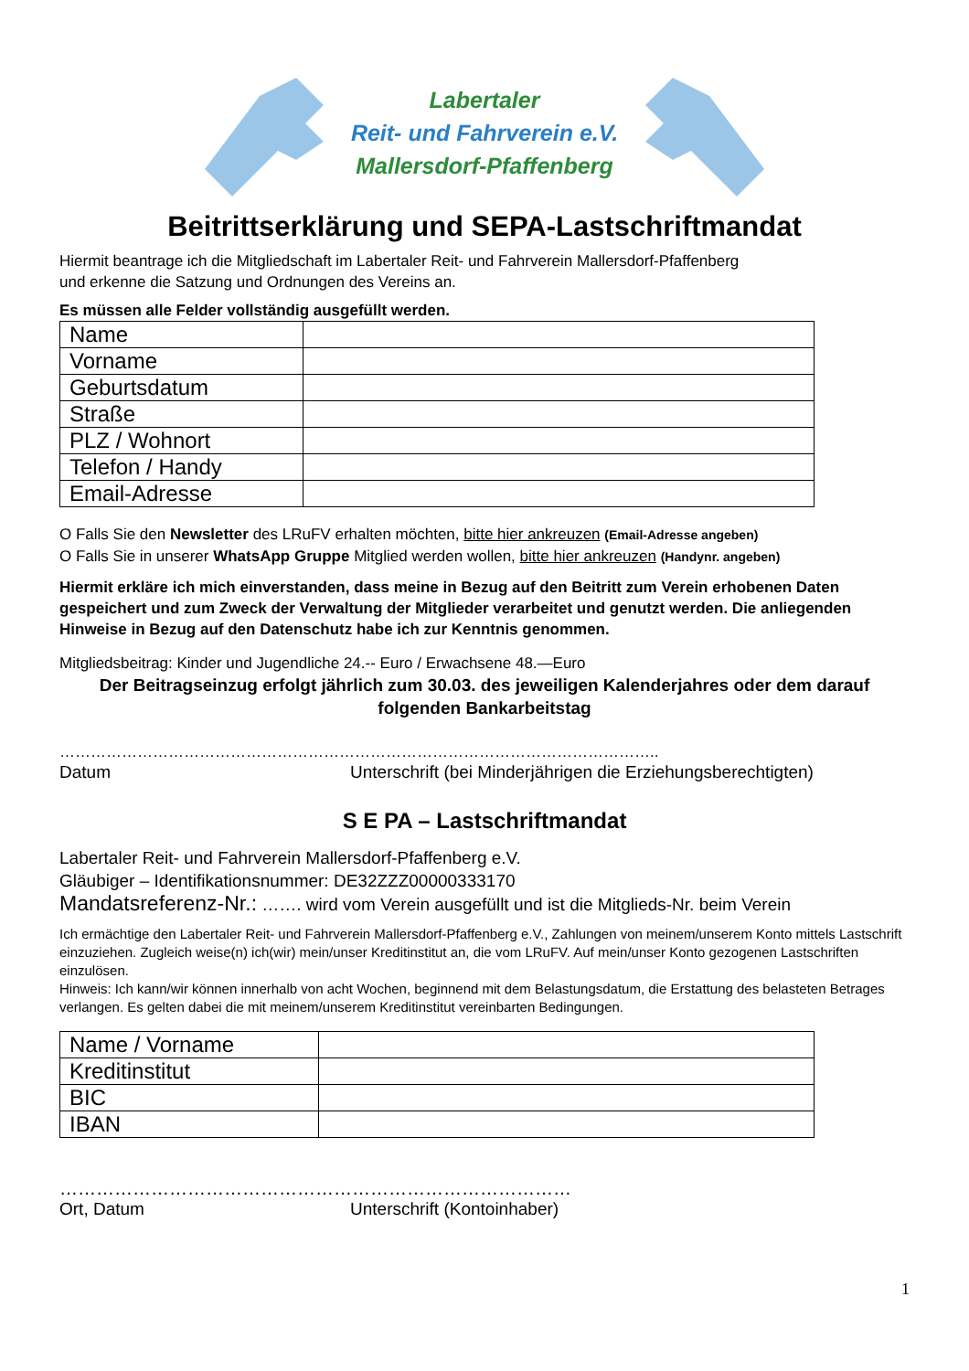Labertaler
Reit- und Fahrverein e.V.
Mallersdorf-Pfaffenberg
Beitrittserklärung und SEPA-Lastschriftmandat
Hiermit beantrage ich die Mitgliedschaft im Labertaler Reit- und Fahrverein Mallersdorf-Pfaffenberg
und erkenne die Satzung und Ordnungen des Vereins an.
Es müssen alle Felder vollständig ausgefüllt werden.
| Name | |
| Vorname | |
| Geburtsdatum | |
| Straße | |
| PLZ / Wohnort | |
| Telefon / Handy | |
| Email-Adresse | |
O Falls Sie den Newsletter des LRuFV erhalten möchten, bitte hier ankreuzen (Email-Adresse angeben)
O Falls Sie in unserer WhatsApp Gruppe Mitglied werden wollen, bitte hier ankreuzen (Handynr. angeben)
Hiermit erkläre ich mich einverstanden, dass meine in Bezug auf den Beitritt zum Verein erhobenen Daten gespeichert und zum Zweck der Verwaltung der Mitglieder verarbeitet und genutzt werden. Die anliegenden Hinweise in Bezug auf den Datenschutz habe ich zur Kenntnis genommen.
Mitgliedsbeitrag: Kinder und Jugendliche 24.-- Euro / Erwachsene 48.—Euro
Der Beitragseinzug erfolgt jährlich zum 30.03. des jeweiligen Kalenderjahres oder dem darauf folgenden Bankarbeitstag
……………………………………………………………………………………………………..
Datum Unterschrift (bei Minderjährigen die Erziehungsberechtigten)
S E PA – Lastschriftmandat
Labertaler Reit- und Fahrverein Mallersdorf-Pfaffenberg e.V.
Gläubiger – Identifikationsnummer: DE32ZZZ00000333170
Mandatsreferenz-Nr.: ……. wird vom Verein ausgefüllt und ist die Mitglieds-Nr. beim Verein
Ich ermächtige den Labertaler Reit- und Fahrverein Mallersdorf-Pfaffenberg e.V., Zahlungen von meinem/unserem Konto mittels Lastschrift einzuziehen. Zugleich weise(n) ich(wir) mein/unser Kreditinstitut an, die vom LRuFV. Auf mein/unser Konto gezogenen Lastschriften einzulösen.
Hinweis: Ich kann/wir können innerhalb von acht Wochen, beginnend mit dem Belastungsdatum, die Erstattung des belasteten Betrages verlangen. Es gelten dabei die mit meinem/unserem Kreditinstitut vereinbarten Bedingungen.
| Name / Vorname | |
| Kreditinstitut | |
| BIC | |
| IBAN | |
…………………………………………………………………………
Ort, Datum Unterschrift (Kontoinhaber)
1